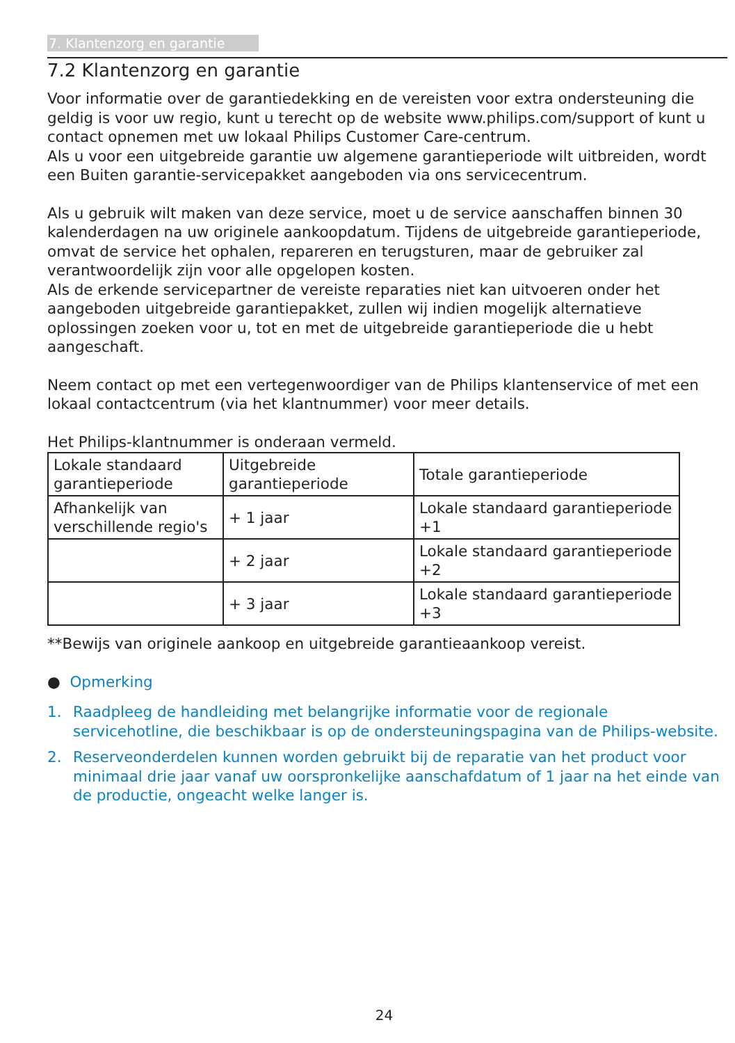7. Klantenzorg en garantie
7.2 Klantenzorg en garantie
Voor informatie over de garantiedekking en de vereisten voor extra ondersteuning die geldig is voor uw regio, kunt u terecht op de website www.philips.com/support of kunt u contact opnemen met uw lokaal Philips Customer Care-centrum.
Als u voor een uitgebreide garantie uw algemene garantieperiode wilt uitbreiden, wordt een Buiten garantie-servicepakket aangeboden via ons servicecentrum.
Als u gebruik wilt maken van deze service, moet u de service aanschaffen binnen 30 kalenderdagen na uw originele aankoopdatum. Tijdens de uitgebreide garantieperiode, omvat de service het ophalen, repareren en terugsturen, maar de gebruiker zal verantwoordelijk zijn voor alle opgelopen kosten.
Als de erkende servicepartner de vereiste reparaties niet kan uitvoeren onder het aangeboden uitgebreide garantiepakket, zullen wij indien mogelijk alternatieve oplossingen zoeken voor u, tot en met de uitgebreide garantieperiode die u hebt aangeschaft.
Neem contact op met een vertegenwoordiger van de Philips klantenservice of met een lokaal contactcentrum (via het klantnummer) voor meer details.
Het Philips-klantnummer is onderaan vermeld.
| Lokale standaard garantieperiode | Uitgebreide garantieperiode | Totale garantieperiode |
| Afhankelijk van verschillende regio's | + 1 jaar | Lokale standaard garantieperiode +1 |
| | + 2 jaar | Lokale standaard garantieperiode +2 |
| | + 3 jaar | Lokale standaard garantieperiode +3 |
**Bewijs van originele aankoop en uitgebreide garantieaankoop vereist.
● Opmerking
1. Raadpleeg de handleiding met belangrijke informatie voor de regionale servicehotline, die beschikbaar is op de ondersteuningspagina van de Philips-website.
2. Reserveonderdelen kunnen worden gebruikt bij de reparatie van het product voor minimaal drie jaar vanaf uw oorspronkelijke aanschafdatum of 1 jaar na het einde van de productie, ongeacht welke langer is.
24